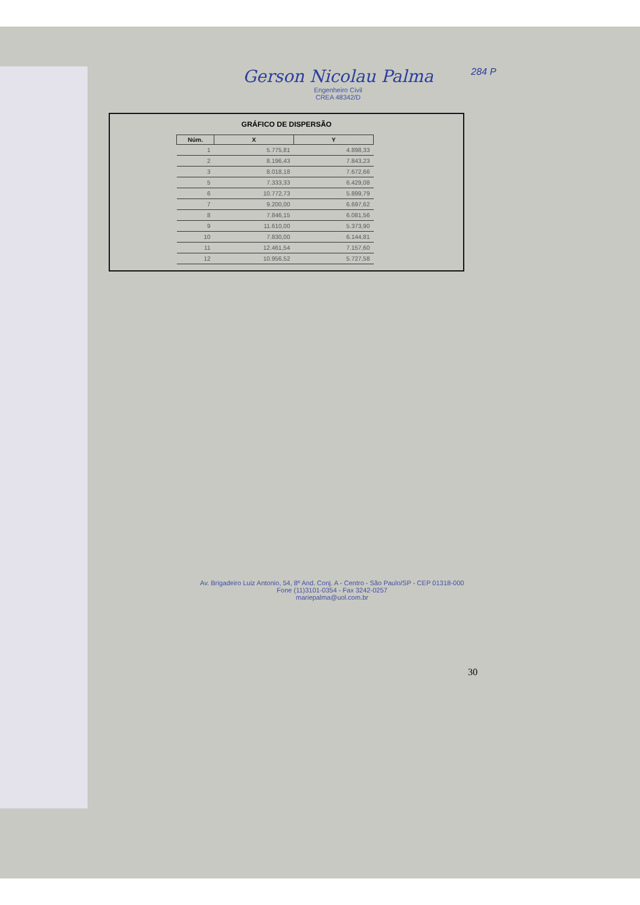284 P
Gerson Nicolau Palma
Engenheiro Civil
CREA 48342/D
GRÁFICO DE DISPERSÃO
| Núm. | X | Y |
| --- | --- | --- |
| 1 | 5.775,81 | 4.898,33 |
| 2 | 8.196,43 | 7.843,23 |
| 3 | 8.018,18 | 7.672,66 |
| 5 | 7.333,33 | 6.429,08 |
| 6 | 10.772,73 | 5.899,79 |
| 7 | 9.200,00 | 6.697,62 |
| 8 | 7.846,15 | 6.081,56 |
| 9 | 11.610,00 | 5.373,90 |
| 10 | 7.830,00 | 6.144,81 |
| 11 | 12.461,54 | 7.157,60 |
| 12 | 10.956,52 | 5.727,58 |
Av. Brigadeiro Luiz Antonio, 54, 8º And. Conj. A - Centro - São Paulo/SP - CEP 01318-000
Fone (11)3101-0354 - Fax 3242-0257
mariepalma@uol.com.br
30